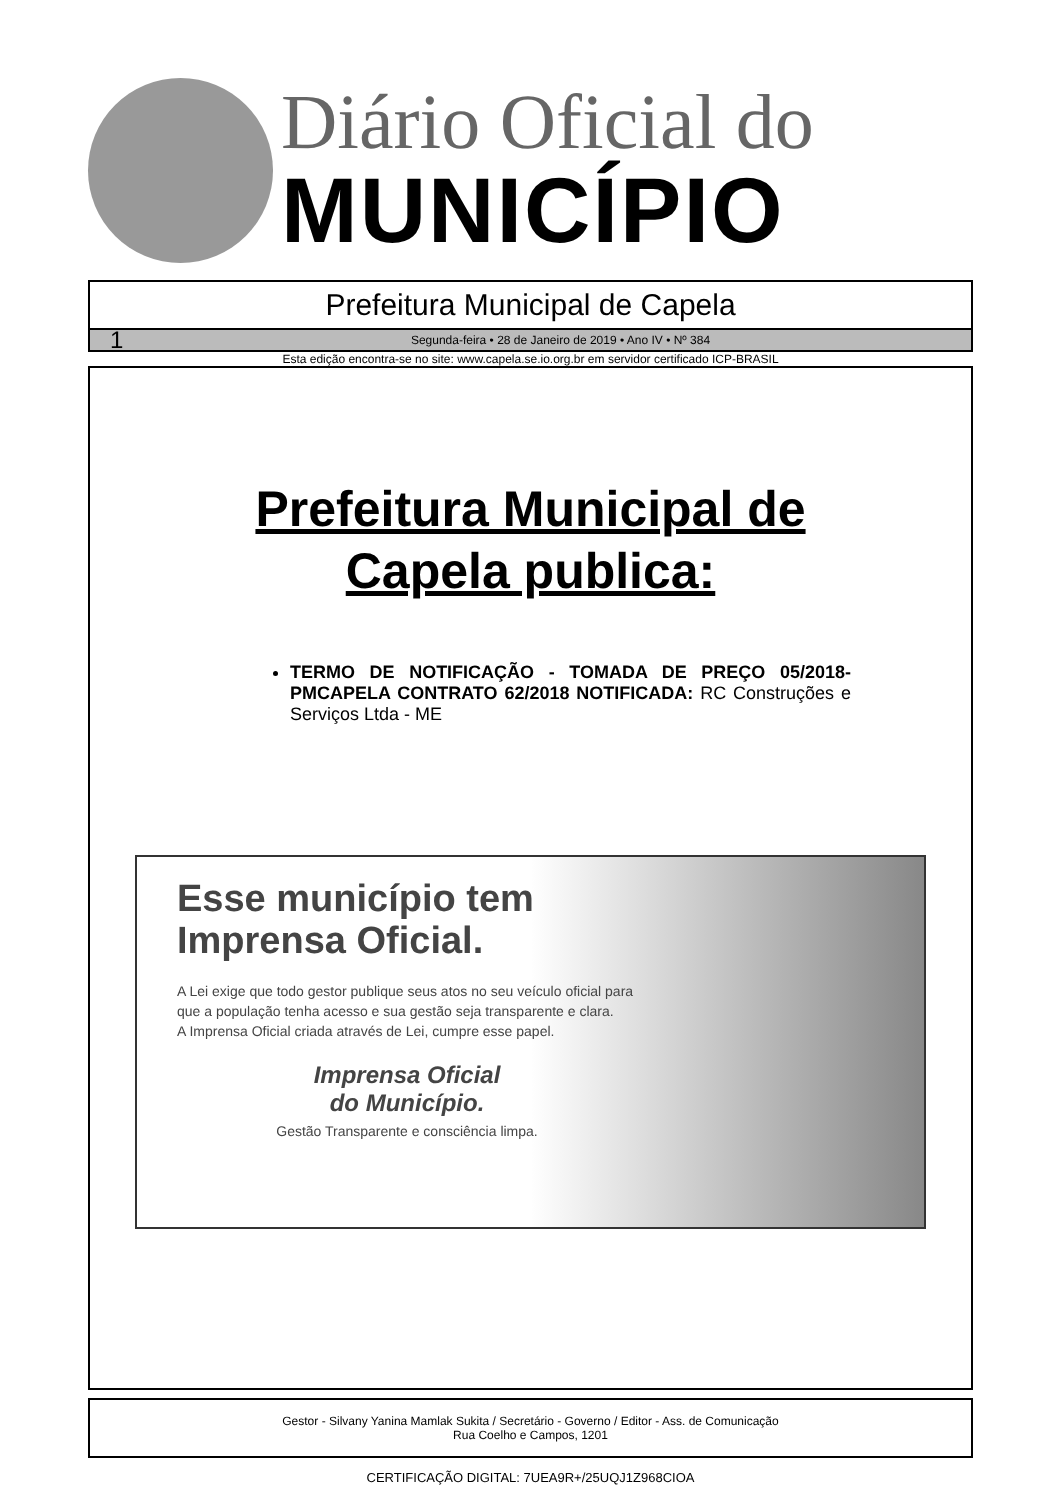Diário Oficial do
MUNICÍPIO
Prefeitura Municipal de Capela
1 Segunda-feira • 28 de Janeiro de 2019 • Ano IV • Nº 384
Esta edição encontra-se no site: www.capela.se.io.org.br em servidor certificado ICP-BRASIL
Prefeitura Municipal de
Capela publica:
TERMO DE NOTIFICAÇÃO - TOMADA DE PREÇO 05/2018-PMCAPELA CONTRATO 62/2018 NOTIFICADA: RC Construções e Serviços Ltda - ME
Esse município tem Imprensa Oficial.
A Lei exige que todo gestor publique seus atos no seu veículo oficial para que a população tenha acesso e sua gestão seja transparente e clara.
A Imprensa Oficial criada através de Lei, cumpre esse papel.
Imprensa Oficial
do Município.
Gestão Transparente e consciência limpa.
Gestor - Silvany Yanina Mamlak Sukita / Secretário - Governo / Editor - Ass. de Comunicação
Rua Coelho e Campos, 1201
CERTIFICAÇÃO DIGITAL: 7UEA9R+/25UQJ1Z968CIOA